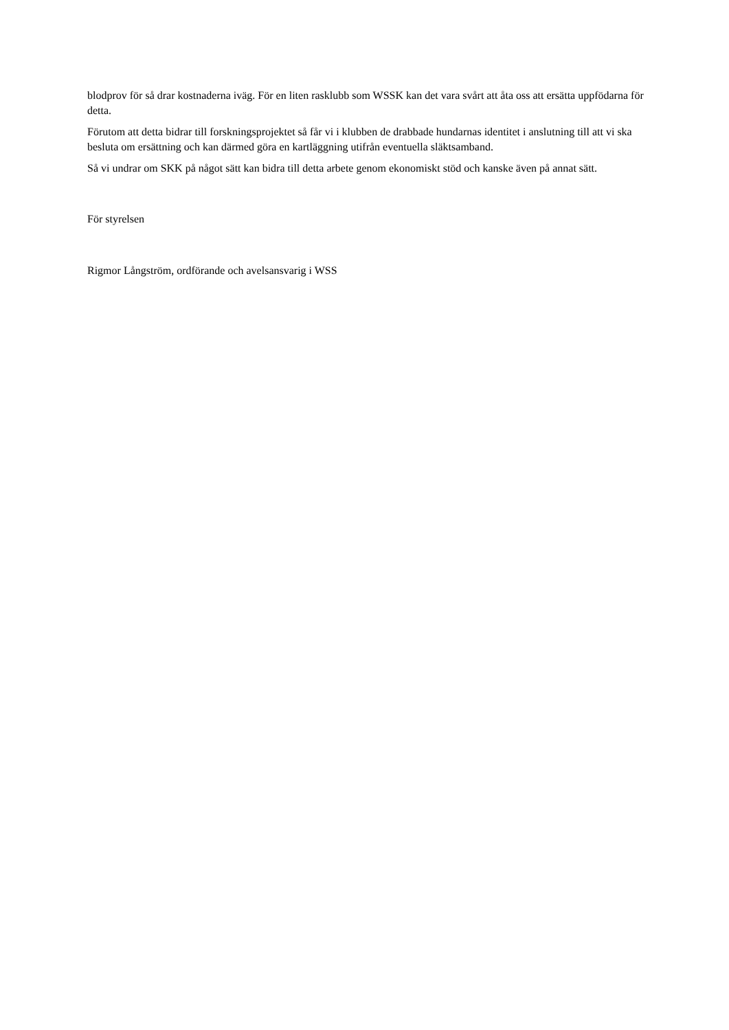blodprov för så drar kostnaderna iväg. För en liten rasklubb som WSSK kan det vara svårt att åta oss att ersätta uppfödarna för detta.
Förutom att detta bidrar till forskningsprojektet så får vi i klubben de drabbade hundarnas identitet i anslutning till att vi ska besluta om ersättning och kan därmed göra en kartläggning utifrån eventuella släktsamband.
Så vi undrar om SKK på något sätt kan bidra till detta arbete genom ekonomiskt stöd och kanske även på annat sätt.
För styrelsen
Rigmor Långström, ordförande och avelsansvarig i WSS